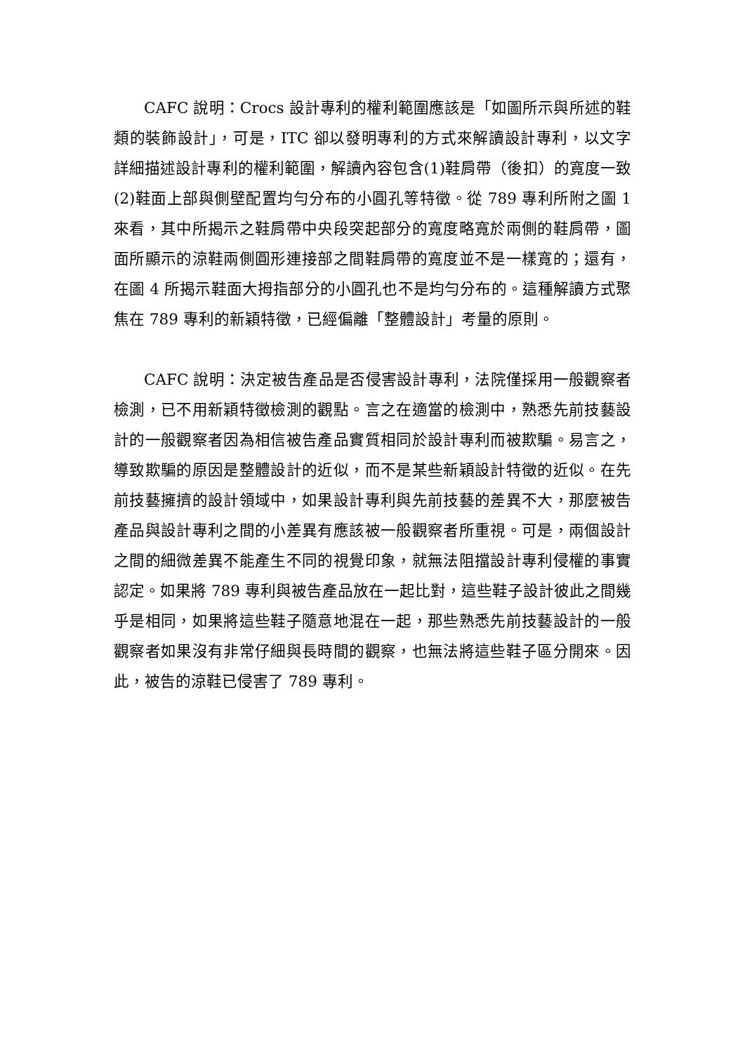CAFC 說明：Crocs 設計專利的權利範圍應該是「如圖所示與所述的鞋類的裝飾設計」，可是，ITC 卻以發明專利的方式來解讀設計專利，以文字詳細描述設計專利的權利範圍，解讀內容包含(1)鞋肩帶（後扣）的寬度一致(2)鞋面上部與側壁配置均勻分布的小圓孔等特徵。從 789 專利所附之圖 1 來看，其中所揭示之鞋肩帶中央段突起部分的寬度略寬於兩側的鞋肩帶，圖面所顯示的涼鞋兩側圓形連接部之間鞋肩帶的寬度並不是一樣寬的；還有，在圖 4 所揭示鞋面大拇指部分的小圓孔也不是均勻分布的。這種解讀方式聚焦在 789 專利的新穎特徵，已經偏離「整體設計」考量的原則。
CAFC 說明：決定被告產品是否侵害設計專利，法院僅採用一般觀察者檢測，已不用新穎特徵檢測的觀點。言之在適當的檢測中，熟悉先前技藝設計的一般觀察者因為相信被告產品實質相同於設計專利而被欺騙。易言之，導致欺騙的原因是整體設計的近似，而不是某些新穎設計特徵的近似。在先前技藝擁擠的設計領域中，如果設計專利與先前技藝的差異不大，那麼被告產品與設計專利之間的小差異有應該被一般觀察者所重視。可是，兩個設計之間的細微差異不能產生不同的視覺印象，就無法阻擋設計專利侵權的事實認定。如果將 789 專利與被告產品放在一起比對，這些鞋子設計彼此之間幾乎是相同，如果將這些鞋子隨意地混在一起，那些熟悉先前技藝設計的一般觀察者如果沒有非常仔細與長時間的觀察，也無法將這些鞋子區分開來。因此，被告的涼鞋已侵害了 789 專利。